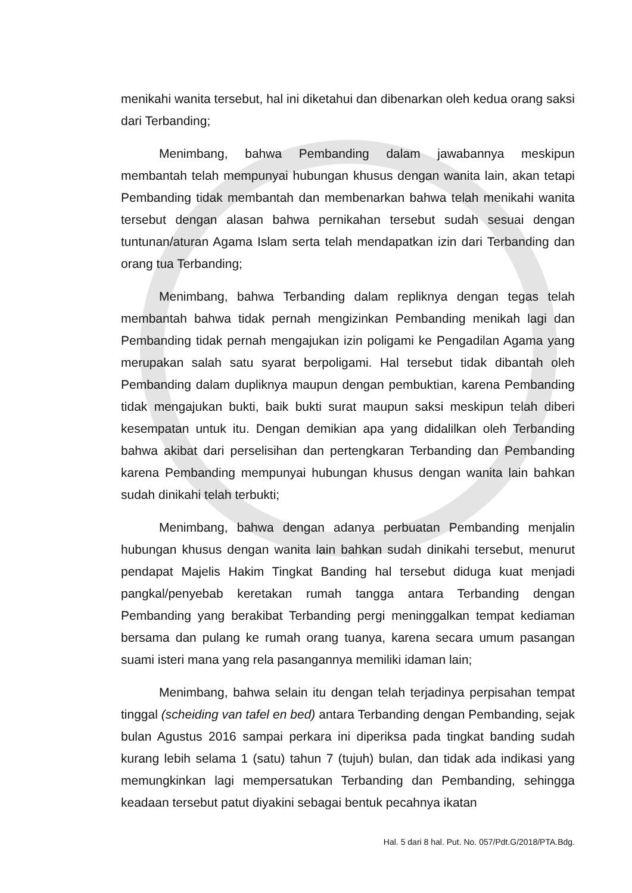menikahi wanita tersebut, hal ini diketahui dan dibenarkan oleh kedua orang saksi dari Terbanding;
Menimbang, bahwa Pembanding dalam jawabannya meskipun membantah telah mempunyai hubungan khusus dengan wanita lain, akan tetapi Pembanding tidak membantah dan membenarkan bahwa telah menikahi wanita tersebut dengan alasan bahwa pernikahan tersebut sudah sesuai dengan tuntunan/aturan Agama Islam serta telah mendapatkan izin dari Terbanding dan orang tua Terbanding;
Menimbang, bahwa Terbanding dalam repliknya dengan tegas telah membantah bahwa tidak pernah mengizinkan Pembanding menikah lagi dan Pembanding tidak pernah mengajukan izin poligami ke Pengadilan Agama yang merupakan salah satu syarat berpoligami. Hal tersebut tidak dibantah oleh Pembanding dalam dupliknya maupun dengan pembuktian, karena Pembanding tidak mengajukan bukti, baik bukti surat maupun saksi meskipun telah diberi kesempatan untuk itu. Dengan demikian apa yang didalilkan oleh Terbanding bahwa akibat dari perselisihan dan pertengkaran Terbanding dan Pembanding karena Pembanding mempunyai hubungan khusus dengan wanita lain bahkan sudah dinikahi telah terbukti;
Menimbang, bahwa dengan adanya perbuatan Pembanding menjalin hubungan khusus dengan wanita lain bahkan sudah dinikahi tersebut, menurut pendapat Majelis Hakim Tingkat Banding hal tersebut diduga kuat menjadi pangkal/penyebab keretakan rumah tangga antara Terbanding dengan Pembanding yang berakibat Terbanding pergi meninggalkan tempat kediaman bersama dan pulang ke rumah orang tuanya, karena secara umum pasangan suami isteri mana yang rela pasangannya memiliki idaman lain;
Menimbang, bahwa selain itu dengan telah terjadinya perpisahan tempat tinggal (scheiding van tafel en bed) antara Terbanding dengan Pembanding, sejak bulan Agustus 2016 sampai perkara ini diperiksa pada tingkat banding sudah kurang lebih selama 1 (satu) tahun 7 (tujuh) bulan, dan tidak ada indikasi yang memungkinkan lagi mempersatukan Terbanding dan Pembanding, sehingga keadaan tersebut patut diyakini sebagai bentuk pecahnya ikatan
Hal. 5 dari 8 hal. Put. No. 057/Pdt.G/2018/PTA.Bdg.